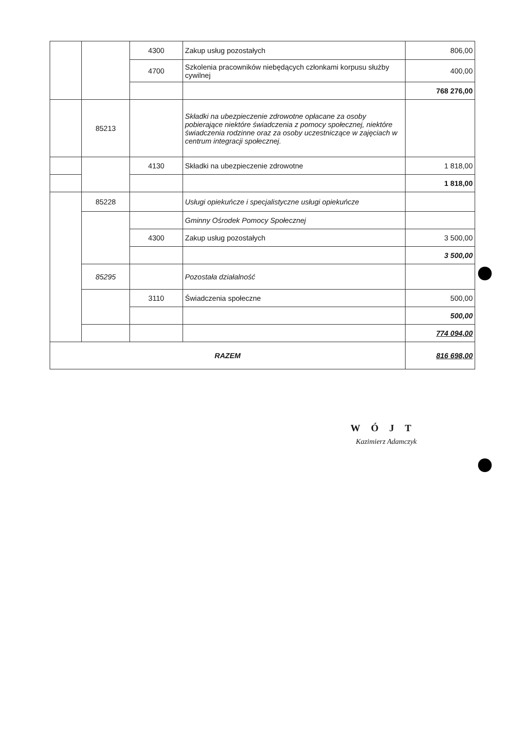| | | 4300 | Zakup usług pozostałych | 806,00 |
| | | 4700 | Szkolenia pracowników niebędących członkami korpusu służby cywilnej | 400,00 |
| | | | | 768 276,00 |
| | 85213 | | Składki na ubezpieczenie zdrowotne opłacane za osoby pobierające niektóre świadczenia z pomocy społecznej, niektóre świadczenia rodzinne oraz za osoby uczestniczące w zajęciach w centrum integracji społecznej. | |
| | | 4130 | Składki na ubezpieczenie zdrowotne | 1 818,00 |
| | | | | 1 818,00 |
| | 85228 | | Usługi opiekuńcze i specjalistyczne usługi opiekuńcze | |
| | | | Gminny Ośrodek Pomocy Społecznej | |
| | | 4300 | Zakup usług pozostałych | 3 500,00 |
| | | | | 3 500,00 |
| | 85295 | | Pozostała działalność | |
| | | 3110 | Świadczenia społeczne | 500,00 |
| | | | | 500,00 |
| | | | | 774 094,00 |
| RAZEM | | | | 816 698,00 |
WÓJT
Kazimierz Adamczyk